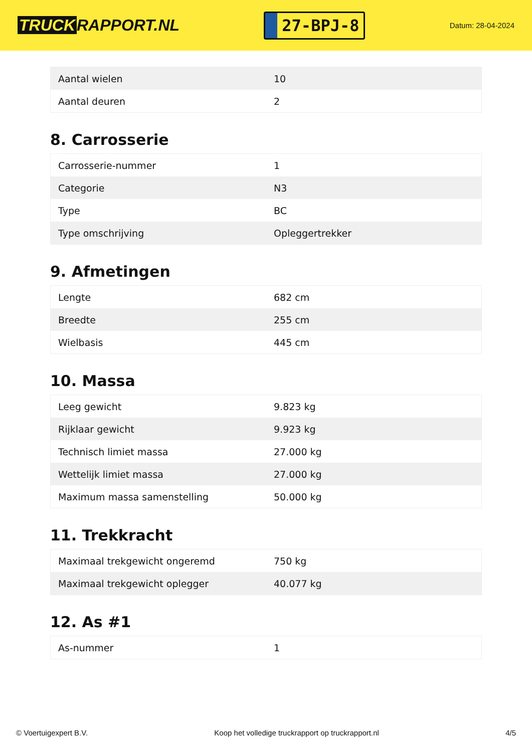TRUCK RAPPORT.NL
27-BPJ-8
Datum: 28-04-2024
| Aantal wielen | 10 |
| Aantal deuren | 2 |
8. Carrosserie
| Carrosserie-nummer | 1 |
| Categorie | N3 |
| Type | BC |
| Type omschrijving | Opleggertrekker |
9. Afmetingen
| Lengte | 682 cm |
| Breedte | 255 cm |
| Wielbasis | 445 cm |
10. Massa
| Leeg gewicht | 9.823 kg |
| Rijklaar gewicht | 9.923 kg |
| Technisch limiet massa | 27.000 kg |
| Wettelijk limiet massa | 27.000 kg |
| Maximum massa samenstelling | 50.000 kg |
11. Trekkracht
| Maximaal trekgewicht ongeremd | 750 kg |
| Maximaal trekgewicht oplegger | 40.077 kg |
12. As #1
| As-nummer | 1 |
© Voertuigexpert B.V. Koop het volledige truckrapport op truckrapport.nl 4/5